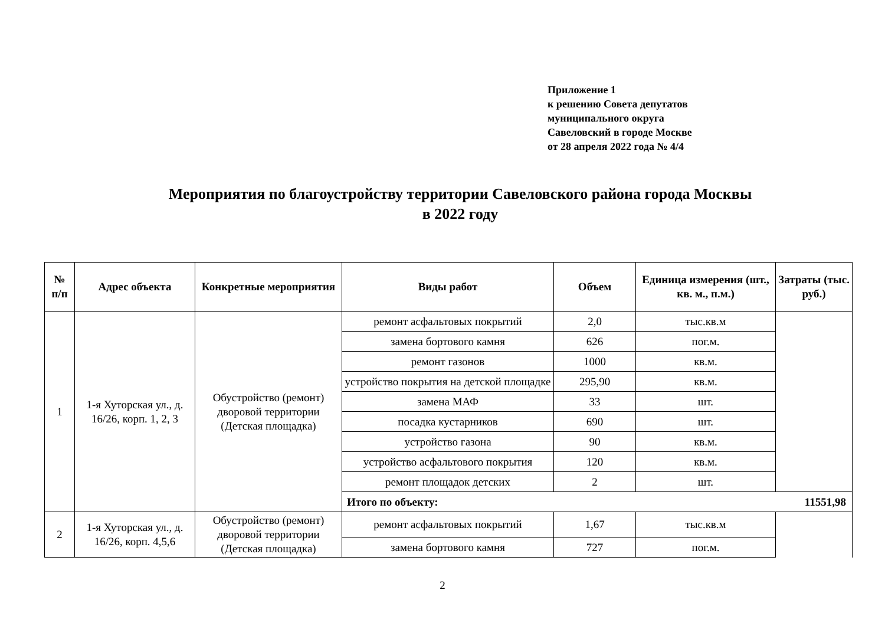Приложение 1
к решению Совета депутатов
муниципального округа
Савеловский в городе Москве
от 28 апреля 2022 года № 4/4
Мероприятия по благоустройству территории Савеловского района города Москвы
в 2022 году
| № п/п | Адрес объекта | Конкретные мероприятия | Виды работ | Объем | Единица измерения (шт., кв. м., п.м.) | Затраты (тыс. руб.) |
| --- | --- | --- | --- | --- | --- | --- |
| 1 | 1-я Хуторская ул., д. 16/26, корп. 1, 2, 3 | Обустройство (ремонт) дворовой территории (Детская площадка) | ремонт асфальтовых покрытий | 2,0 | тыс.кв.м | |
| | | | замена бортового камня | 626 | пог.м. | |
| | | | ремонт газонов | 1000 | кв.м. | |
| | | | устройство покрытия на детской площадке | 295,90 | кв.м. | |
| | | | замена МАФ | 33 | шт. | |
| | | | посадка кустарников | 690 | шт. | |
| | | | устройство газона | 90 | кв.м. | |
| | | | устройство асфальтового покрытия | 120 | кв.м. | |
| | | | ремонт площадок детских | 2 | шт. | |
| | | | Итого по объекту: | | | 11551,98 |
| 2 | 1-я Хуторская ул., д. 16/26, корп. 4,5,6 | Обустройство (ремонт) дворовой территории (Детская площадка) | ремонт асфальтовых покрытий | 1,67 | тыс.кв.м | |
| | | | замена бортового камня | 727 | пог.м. | |
2